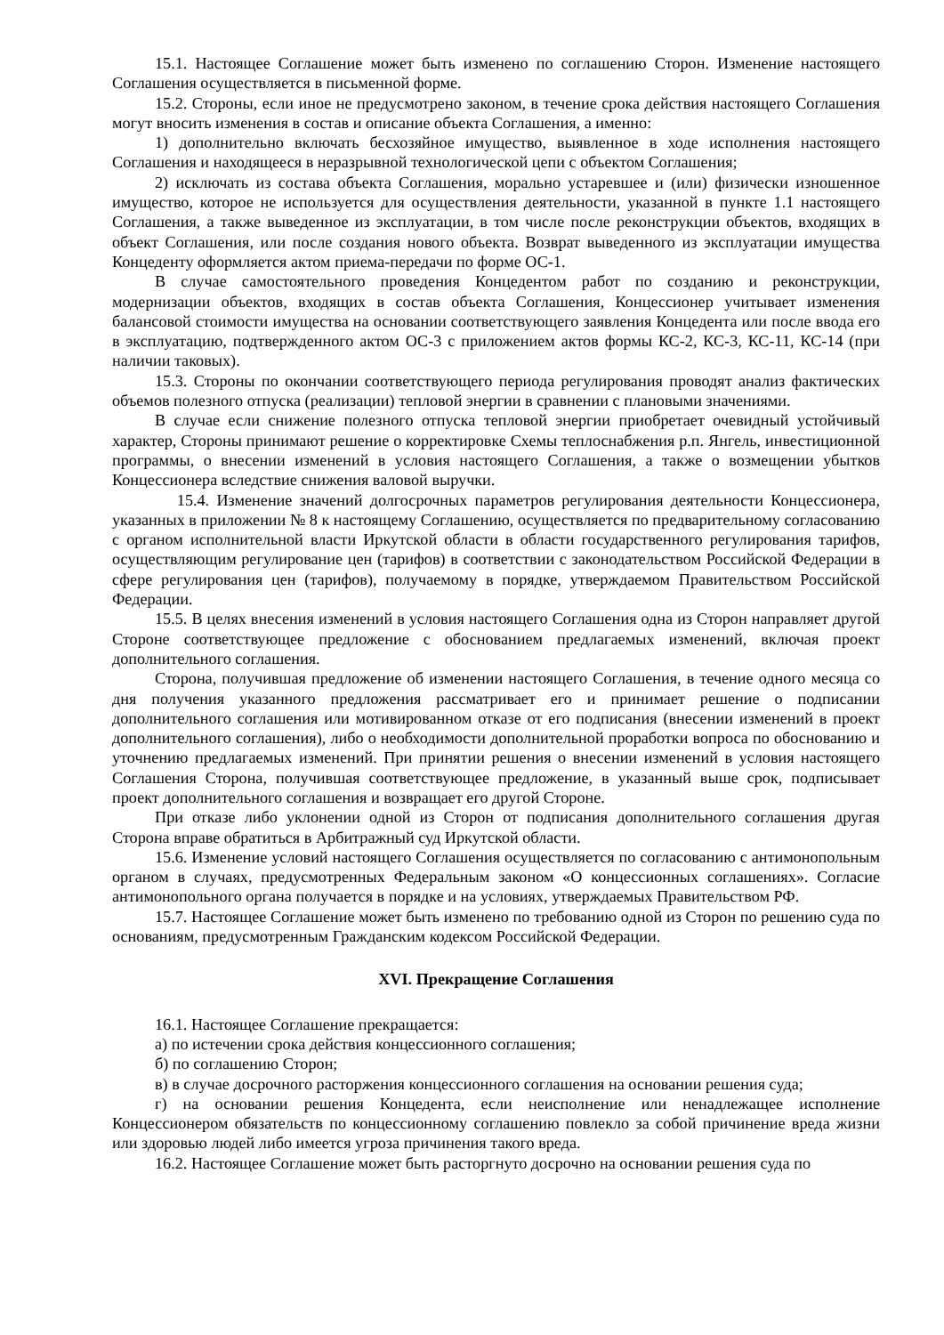15.1. Настоящее Соглашение может быть изменено по соглашению Сторон. Изменение настоящего Соглашения осуществляется в письменной форме.
15.2. Стороны, если иное не предусмотрено законом, в течение срока действия настоящего Соглашения могут вносить изменения в состав и описание объекта Соглашения, а именно:
1) дополнительно включать бесхозяйное имущество, выявленное в ходе исполнения настоящего Соглашения и находящееся в неразрывной технологической цепи с объектом Соглашения;
2) исключать из состава объекта Соглашения, морально устаревшее и (или) физически изношенное имущество, которое не используется для осуществления деятельности, указанной в пункте 1.1 настоящего Соглашения, а также выведенное из эксплуатации, в том числе после реконструкции объектов, входящих в объект Соглашения, или после создания нового объекта. Возврат выведенного из эксплуатации имущества Концеденту оформляется актом приема-передачи по форме ОС-1.
В случае самостоятельного проведения Концедентом работ по созданию и реконструкции, модернизации объектов, входящих в состав объекта Соглашения, Концессионер учитывает изменения балансовой стоимости имущества на основании соответствующего заявления Концедента или после ввода его в эксплуатацию, подтвержденного актом ОС-3 с приложением актов формы КС-2, КС-3, КС-11, КС-14 (при наличии таковых).
15.3. Стороны по окончании соответствующего периода регулирования проводят анализ фактических объемов полезного отпуска (реализации) тепловой энергии в сравнении с плановыми значениями.
В случае если снижение полезного отпуска тепловой энергии приобретает очевидный устойчивый характер, Стороны принимают решение о корректировке Схемы теплоснабжения р.п. Янгель, инвестиционной программы, о внесении изменений в условия настоящего Соглашения, а также о возмещении убытков Концессионера вследствие снижения валовой выручки.
15.4. Изменение значений долгосрочных параметров регулирования деятельности Концессионера, указанных в приложении № 8 к настоящему Соглашению, осуществляется по предварительному согласованию с органом исполнительной власти Иркутской области в области государственного регулирования тарифов, осуществляющим регулирование цен (тарифов) в соответствии с законодательством Российской Федерации в сфере регулирования цен (тарифов), получаемому в порядке, утверждаемом Правительством Российской Федерации.
15.5. В целях внесения изменений в условия настоящего Соглашения одна из Сторон направляет другой Стороне соответствующее предложение с обоснованием предлагаемых изменений, включая проект дополнительного соглашения.
Сторона, получившая предложение об изменении настоящего Соглашения, в течение одного месяца со дня получения указанного предложения рассматривает его и принимает решение о подписании дополнительного соглашения или мотивированном отказе от его подписания (внесении изменений в проект дополнительного соглашения), либо о необходимости дополнительной проработки вопроса по обоснованию и уточнению предлагаемых изменений. При принятии решения о внесении изменений в условия настоящего Соглашения Сторона, получившая соответствующее предложение, в указанный выше срок, подписывает проект дополнительного соглашения и возвращает его другой Стороне.
При отказе либо уклонении одной из Сторон от подписания дополнительного соглашения другая Сторона вправе обратиться в Арбитражный суд Иркутской области.
15.6. Изменение условий настоящего Соглашения осуществляется по согласованию с антимонопольным органом в случаях, предусмотренных Федеральным законом «О концессионных соглашениях». Согласие антимонопольного органа получается в порядке и на условиях, утверждаемых Правительством РФ.
15.7. Настоящее Соглашение может быть изменено по требованию одной из Сторон по решению суда по основаниям, предусмотренным Гражданским кодексом Российской Федерации.
XVI. Прекращение Соглашения
16.1. Настоящее Соглашение прекращается:
а) по истечении срока действия концессионного соглашения;
б) по соглашению Сторон;
в) в случае досрочного расторжения концессионного соглашения на основании решения суда;
г) на основании решения Концедента, если неисполнение или ненадлежащее исполнение Концессионером обязательств по концессионному соглашению повлекло за собой причинение вреда жизни или здоровью людей либо имеется угроза причинения такого вреда.
16.2. Настоящее Соглашение может быть расторгнуто досрочно на основании решения суда по